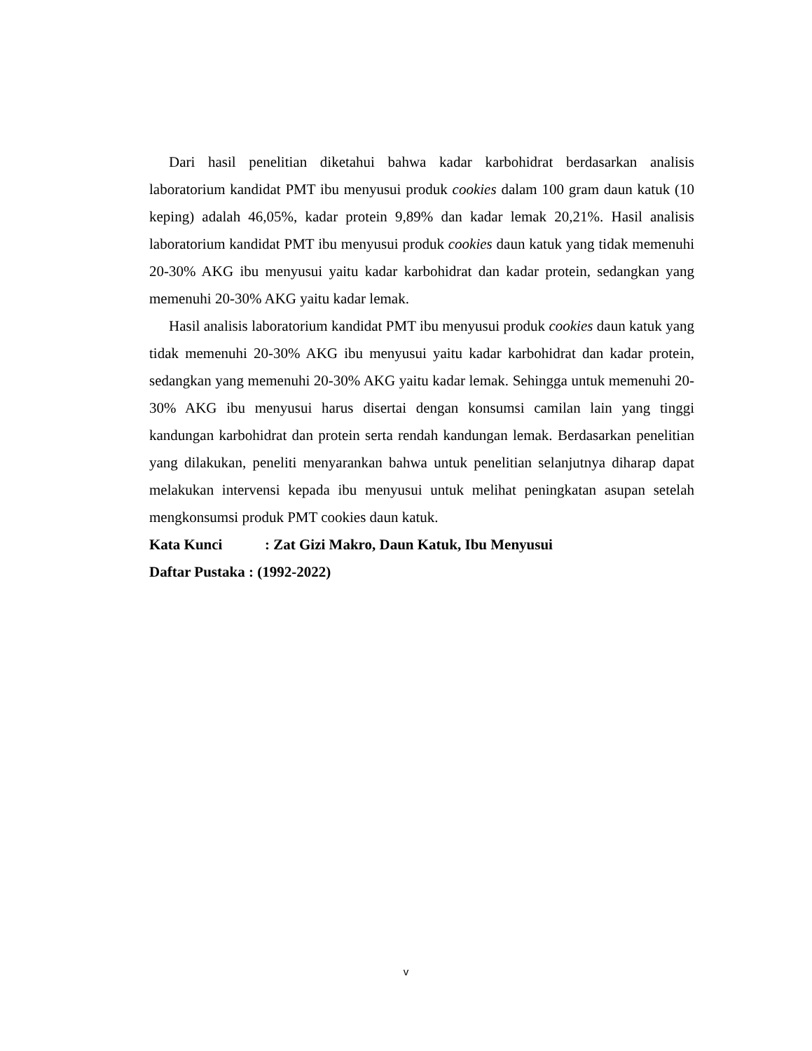Dari hasil penelitian diketahui bahwa kadar karbohidrat berdasarkan analisis laboratorium kandidat PMT ibu menyusui produk cookies dalam 100 gram daun katuk (10 keping) adalah 46,05%, kadar protein 9,89% dan kadar lemak 20,21%. Hasil analisis laboratorium kandidat PMT ibu menyusui produk cookies daun katuk yang tidak memenuhi 20-30% AKG ibu menyusui yaitu kadar karbohidrat dan kadar protein, sedangkan yang memenuhi 20-30% AKG yaitu kadar lemak.
Hasil analisis laboratorium kandidat PMT ibu menyusui produk cookies daun katuk yang tidak memenuhi 20-30% AKG ibu menyusui yaitu kadar karbohidrat dan kadar protein, sedangkan yang memenuhi 20-30% AKG yaitu kadar lemak. Sehingga untuk memenuhi 20-30% AKG ibu menyusui harus disertai dengan konsumsi camilan lain yang tinggi kandungan karbohidrat dan protein serta rendah kandungan lemak. Berdasarkan penelitian yang dilakukan, peneliti menyarankan bahwa untuk penelitian selanjutnya diharap dapat melakukan intervensi kepada ibu menyusui untuk melihat peningkatan asupan setelah mengkonsumsi produk PMT cookies daun katuk.
Kata Kunci: Zat Gizi Makro, Daun Katuk, Ibu Menyusui
Daftar Pustaka : (1992-2022)
v